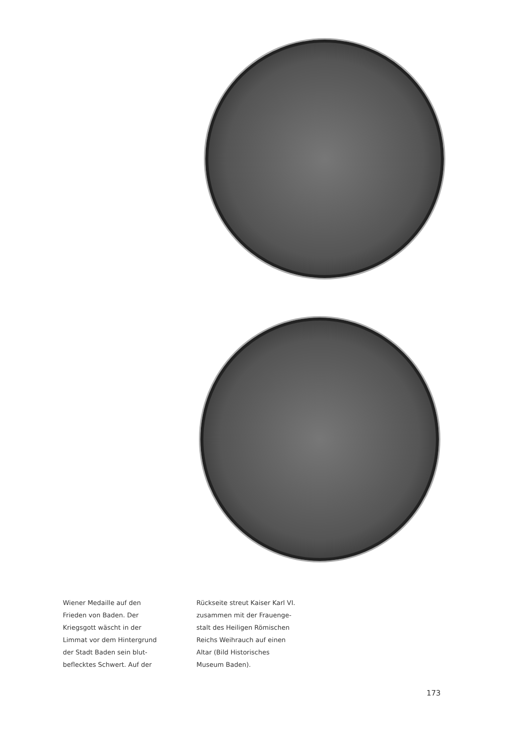Wiener Medaille auf den
Frieden von Baden. Der
Kriegsgott wäscht in der
Limmat vor dem Hintergrund
der Stadt Baden sein blut-
beflecktes Schwert. Auf der
Rückseite streut Kaiser Karl VI.
zusammen mit der Frauenge-
stalt des Heiligen Römischen
Reichs Weihrauch auf einen
Altar (Bild Historisches
Museum Baden).
173